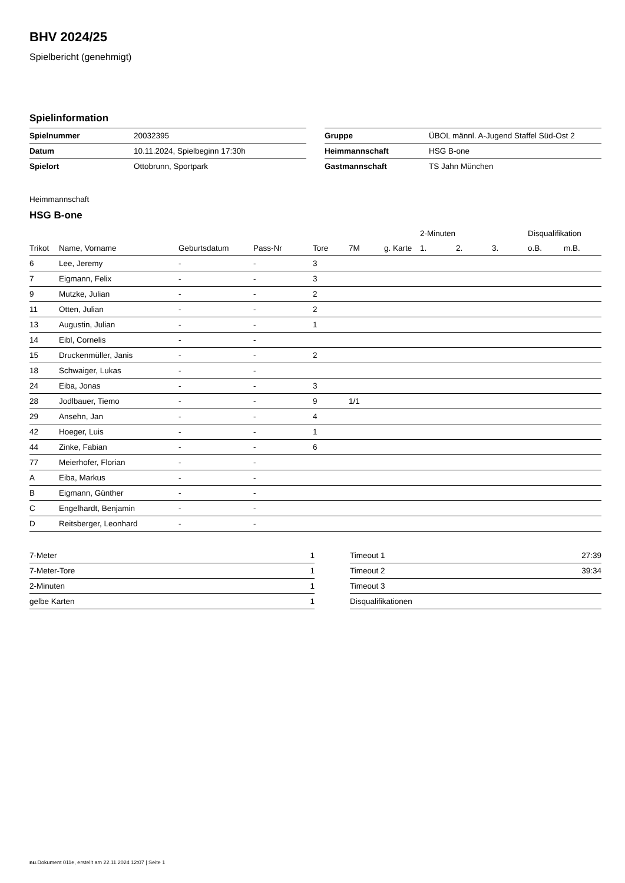BHV 2024/25
Spielbericht (genehmigt)
Spielinformation
| Spielnummer | 20032395 |
| Datum | 10.11.2024, Spielbeginn 17:30h |
| Spielort | Ottobrunn, Sportpark |
| Gruppe | ÜBOL männl. A-Jugend Staffel Süd-Ost 2 |
| Heimmannschaft | HSG B-one |
| Gastmannschaft | TS Jahn München |
Heimmannschaft
HSG B-one
| | | | | | | | 2-Minuten | | | Disqualifikation | |
| --- | --- | --- | --- | --- | --- | --- | --- | --- | --- | --- | --- |
| Trikot | Name, Vorname | Geburtsdatum | Pass-Nr | Tore | 7M | g. Karte | 1. | 2. | 3. | o.B. | m.B. |
| 6 | Lee, Jeremy | - | - | 3 | | | | | | | |
| 7 | Eigmann, Felix | - | - | 3 | | | | | | | |
| 9 | Mutzke, Julian | - | - | 2 | | | | | | | |
| 11 | Otten, Julian | - | - | 2 | | | | | | | |
| 13 | Augustin, Julian | - | - | 1 | | | | | | | |
| 14 | Eibl, Cornelis | - | - | | | | | | | | |
| 15 | Druckenmüller, Janis | - | - | 2 | | | | | | | |
| 18 | Schwaiger, Lukas | - | - | | | | | | | | |
| 24 | Eiba, Jonas | - | - | 3 | | | | | | | |
| 28 | Jodlbauer, Tiemo | - | - | 9 | 1/1 | | | | | | |
| 29 | Ansehn, Jan | - | - | 4 | | | | | | | |
| 42 | Hoeger, Luis | - | - | 1 | | | | | | | |
| 44 | Zinke, Fabian | - | - | 6 | | | | | | | |
| 77 | Meierhofer, Florian | - | - | | | | | | | | |
| A | Eiba, Markus | - | - | | | | | | | | |
| B | Eigmann, Günther | - | - | | | | | | | | |
| C | Engelhardt, Benjamin | - | - | | | | | | | | |
| D | Reitsberger, Leonhard | - | - | | | | | | | | |
| 7-Meter | 1 |
| 7-Meter-Tore | 1 |
| 2-Minuten | 1 |
| gelbe Karten | 1 |
| Timeout 1 | 27:39 |
| Timeout 2 | 39:34 |
| Timeout 3 | |
| Disqualifikationen | |
nu.Dokument 011e, erstellt am 22.11.2024 12:07 | Seite 1